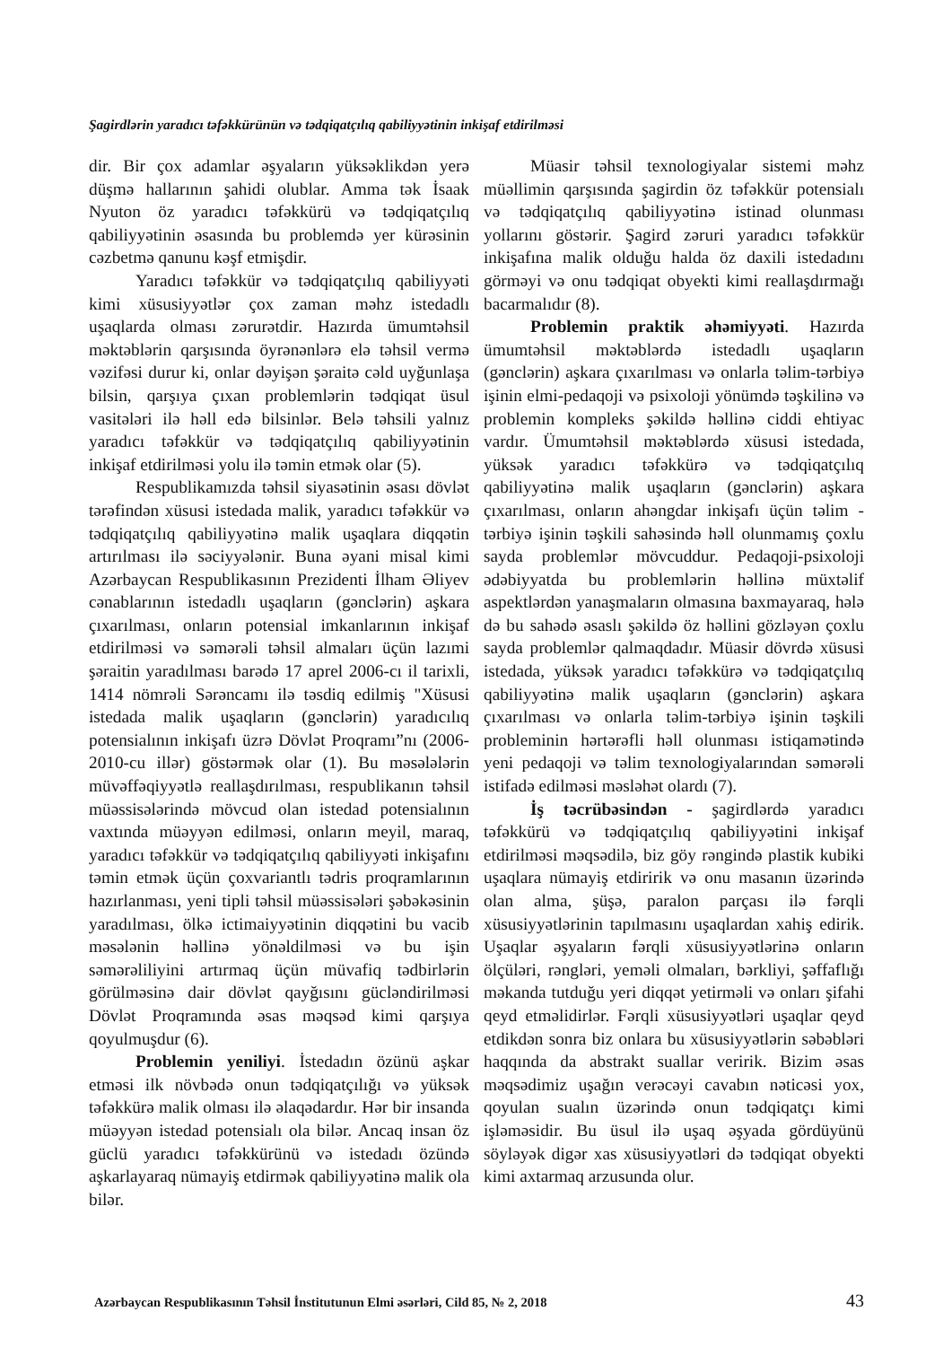Şagirdlərin yaradıcı təfəkkürünün və tədqiqatçılıq qabiliyyətinin inkişaf etdirilməsi
dir. Bir çox adamlar əşyaların yüksəklikdən yerə düşmə hallarının şahidi olublar. Amma tək İsaak Nyuton öz yaradıcı təfəkkürü və tədqiqatçılıq qabiliyyətinin əsasında bu problemdə yer kürəsinin cəzbetmə qanunu kəşf etmişdir.
Yaradıcı təfəkkür və tədqiqatçılıq qabiliyyəti kimi xüsusiyyətlər çox zaman məhz istedadlı uşaqlarda olması zərurətdir. Hazırda ümumtəhsil məktəblərin qarşısında öyrənənlərə elə təhsil vermə vəzifəsi durur ki, onlar dəyişən şəraitə cəld uyğunlaşa bilsin, qarşıya çıxan problemlərin tədqiqat üsul vasitələri ilə həll edə bilsinlər. Belə təhsili yalnız yaradıcı təfəkkür və tədqiqatçılıq qabiliyyətinin inkişaf etdirilməsi yolu ilə təmin etmək olar (5).
Respublikamızda təhsil siyasətinin əsası dövlət tərəfindən xüsusi istedada malik, yaradıcı təfəkkür və tədqiqatçılıq qabiliyyətinə malik uşaqlara diqqətin artırılması ilə səciyyələnir. Buna əyani misal kimi Azərbaycan Respublikasının Prezidenti İlham Əliyev cənablarının istedadlı uşaqların (gənclərin) aşkara çıxarılması, onların potensial imkanlarının inkişaf etdirilməsi və səmərəli təhsil almaları üçün lazımi şəraitin yaradılması barədə 17 aprel 2006-cı il tarixli, 1414 nömrəli Sərəncamı ilə təsdiq edilmiş "Xüsusi istedada malik uşaqların (gənclərin) yaradıcılıq potensialının inkişafı üzrə Dövlət Proqramı”nı (2006-2010-cu illər) göstərmək olar (1). Bu məsələlərin müvəffəqiyyətlə reallaşdırılması, respublikanın təhsil müəssisələrində mövcud olan istedad potensialının vaxtında müəyyən edilməsi, onların meyil, maraq, yaradıcı təfəkkür və tədqiqatçılıq qabiliyyəti inkişafını təmin etmək üçün çoxvariantlı tədris proqramlarının hazırlanması, yeni tipli təhsil müəssisələri şəbəkəsinin yaradılması, ölkə ictimaiyyətinin diqqətini bu vacib məsələnin həllinə yönəldilməsi və bu işin səmərəliliyini artırmaq üçün müvafiq tədbirlərin görülməsinə dair dövlət qayğısını gücləndirilməsi Dövlət Proqramında əsas məqsəd kimi qarşıya qoyulmuşdur (6).
Problemin yeniliyi. İstedadın özünü aşkar etməsi ilk növbədə onun tədqiqatçılığı və yüksək təfəkkürə malik olması ilə əlaqədardır. Hər bir insanda müəyyən istedad potensialı ola bilər. Ancaq insan öz güclü yaradıcı təfəkkürünü və istedadı özündə aşkarlayaraq nümayiş etdirmək qabiliyyətinə malik ola bilər.
Müasir təhsil texnologiyalar sistemi məhz müəllimin qarşısında şagirdin öz təfəkkür potensialı və tədqiqatçılıq qabiliyyətinə istinad olunması yollarını göstərir. Şagird zəruri yaradıcı təfəkkür inkişafına malik olduğu halda öz daxili istedadını görməyi və onu tədqiqat obyekti kimi reallaşdırmağı bacarmalıdır (8).
Problemin praktik əhəmiyyəti. Hazırda ümumtəhsil məktəblərdə istedadlı uşaqların (gənclərin) aşkara çıxarılması və onlarla təlim-tərbiyə işinin elmi-pedaqoji və psixoloji yönümdə təşkilinə və problemin kompleks şəkildə həllinə ciddi ehtiyac vardır. Ümumtəhsil məktəblərdə xüsusi istedada, yüksək yaradıcı təfəkkürə və tədqiqatçılıq qabiliyyətinə malik uşaqların (gənclərin) aşkara çıxarılması, onların ahəngdar inkişafı üçün təlim - tərbiyə işinin təşkili sahəsində həll olunmamış çoxlu sayda problemlər mövcuddur. Pedaqoji-psixoloji ədəbiyyatda bu problemlərin həllinə müxtəlif aspektlərdən yanaşmaların olmasına baxmayaraq, hələ də bu sahədə əsaslı şəkildə öz həllini gözləyən çoxlu sayda problemlər qalmaqdadır. Müasir dövrdə xüsusi istedada, yüksək yaradıcı təfəkkürə və tədqiqatçılıq qabiliyyətinə malik uşaqların (gənclərin) aşkara çıxarılması və onlarla təlim-tərbiyə işinin təşkili probleminin hərtərəfli həll olunması istiqamətində yeni pedaqoji və təlim texnologiyalarından səmərəli istifadə edilməsi məsləhət olardı (7).
İş təcrübəsindən - şagirdlərdə yaradıcı təfəkkürü və tədqiqatçılıq qabiliyyətini inkişaf etdirilməsi məqsədilə, biz göy rəngində plastik kubiki uşaqlara nümayiş etdiririk və onu masanın üzərində olan alma, şüşə, paralon parçası ilə fərqli xüsusiyyətlərinin tapılmasını uşaqlardan xahiş edirik. Uşaqlar əşyaların fərqli xüsusiyyətlərinə onların ölçüləri, rəngləri, yeməli olmaları, bərkliyi, şəffaflığı məkanda tutduğu yeri diqqət yetirməli və onları şifahi qeyd etməlidirlər. Fərqli xüsusiyyətləri uşaqlar qeyd etdikdən sonra biz onlara bu xüsusiyyətlərin səbəbləri haqqında da abstrakt suallar veririk. Bizim əsas məqsədimiz uşağın verəcəyi cavabın nəticəsi yox, qoyulan sualın üzərində onun tədqiqatçı kimi işləməsidir. Bu üsul ilə uşaq əşyada gördüyünü söyləyək digər xas xüsusiyyətləri də tədqiqat obyekti kimi axtarmaq arzusunda olur.
Azərbaycan Respublikasının Təhsil İnstitutunun Elmi əsərləri, Cild 85, № 2, 2018 43